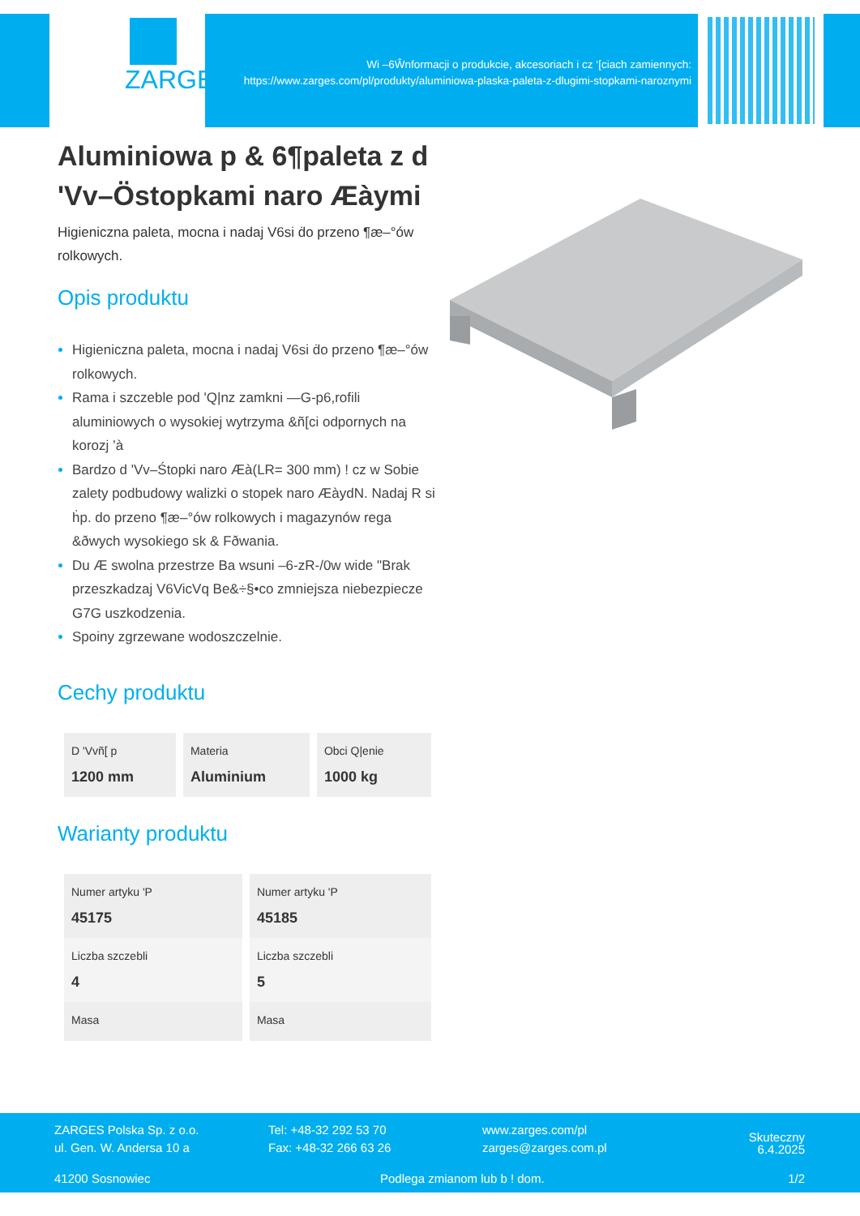ZARGES
Wi –6Ŵnformacji o produkcie, akcesoriach i cz ‘[ciach zamiennych:
https://www.zarges.com/pl/produkty/aluminiowa-plaska-paleta-z-dlugimi-stopkami-naroznymi
Aluminiowa p & 6¶paleta z d 'Vv–Ö̈stopkami naro Æàymi
Higieniczna paleta, mocna i nadaj V6si ḋo przeno ¶æ–°ów rolkowych.
Opis produktu
Higieniczna paleta, mocna i nadaj V6si ḋo przeno ¶æ–°ów rolkowych.
Rama i szczeble pod 'Q|nz zamkni —G-p6,rofili aluminiowych o wysokiej wytrzyma &ñ[ci odpornych na korozj ’à
Bardzo d 'Vv–Śtopki naro Æà(LR= 300 mm) ! cz w Sobie zalety podbudowy walizki o stopek naro ÆàydN. Nadaj R si ḣp. do przeno ¶æ–°ów rolkowych i magazynów rega &ðwych wysokiego sk & Fðwania.
Du Æ swolna przestrze Ba wsuni –6-zR-/0w wide "Brak przeszkadzaj V6VicVq Be&÷§•co zmniejsza niebezpiecze G7G uszkodzenia.
Spoiny zgrzewane wodoszczelnie.
Cechy produktu
| D 'Vvñ[ p 1200 mm | Materia Aluminium | Obci Q/enie 1000 kg |
Warianty produktu
| Numer artyku 'P 45175 | Numer artyku 'P 45185 |
| Liczba szczebli 4 | Liczba szczebli 5 |
| Masa | Masa |
ZARGES Polska Sp. z o.o.
ul. Gen. W. Andersa 10 a
Tel: +48-32 292 53 70
Fax: +48-32 266 63 26
www.zarges.com/pl
zarges@zarges.com.pl
Skuteczny 6.4.2025
41200 Sosnowiec Podlega zmianom lub b ! dom. 1/2